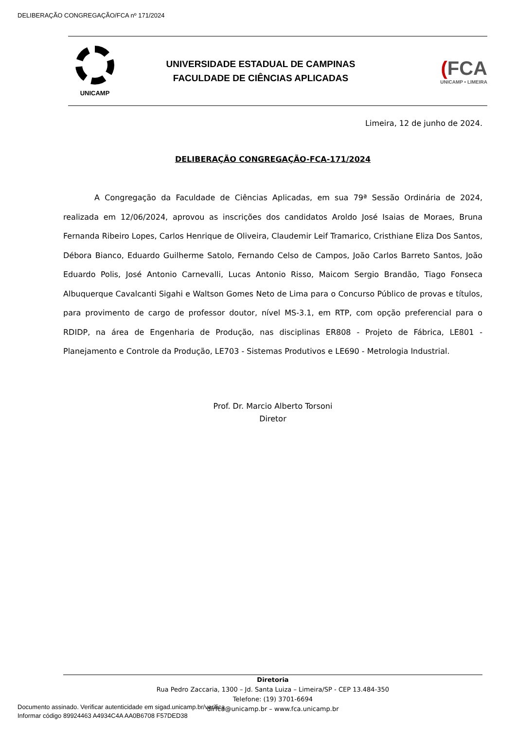DELIBERAÇÃO CONGREGAÇÃO/FCA nº 171/2024
UNICAMP
UNIVERSIDADE ESTADUAL DE CAMPINAS
FACULDADE DE CIÊNCIAS APLICADAS
(FCA
UNICAMP • LIMEIRA
Limeira, 12 de junho de 2024.
DELIBERAÇÃO CONGREGAÇÃO-FCA-171/2024
A Congregação da Faculdade de Ciências Aplicadas, em sua 79ª Sessão Ordinária de 2024, realizada em 12/06/2024, aprovou as inscrições dos candidatos Aroldo José Isaias de Moraes, Bruna Fernanda Ribeiro Lopes, Carlos Henrique de Oliveira, Claudemir Leif Tramarico, Cristhiane Eliza Dos Santos, Débora Bianco, Eduardo Guilherme Satolo, Fernando Celso de Campos, João Carlos Barreto Santos, João Eduardo Polis, José Antonio Carnevalli, Lucas Antonio Risso, Maicom Sergio Brandão, Tiago Fonseca Albuquerque Cavalcanti Sigahi e Waltson Gomes Neto de Lima para o Concurso Público de provas e títulos, para provimento de cargo de professor doutor, nível MS-3.1, em RTP, com opção preferencial para o RDIDP, na área de Engenharia de Produção, nas disciplinas ER808 - Projeto de Fábrica, LE801 - Planejamento e Controle da Produção, LE703 - Sistemas Produtivos e LE690 - Metrologia Industrial.
Prof. Dr. Marcio Alberto Torsoni
Diretor
Diretoria
Rua Pedro Zaccaria, 1300 – Jd. Santa Luiza – Limeira/SP - CEP 13.484-350
Telefone: (19) 3701-6694
dirfca@unicamp.br – www.fca.unicamp.br
Documento assinado. Verificar autenticidade em sigad.unicamp.br/verifica
Informar código 89924463 A4934C4A AA0B6708 F57DED38